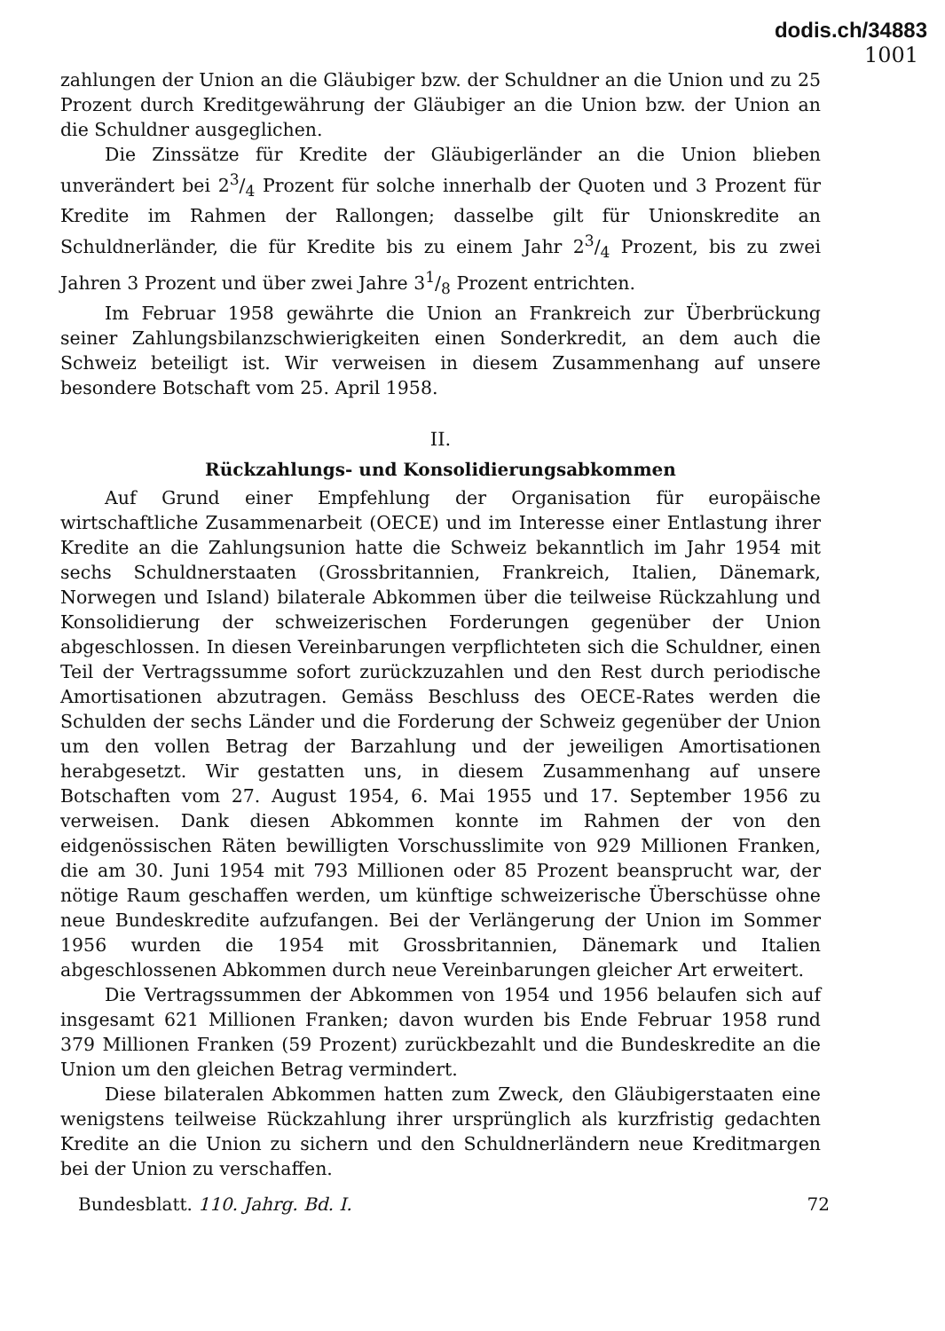dodis.ch/34883
1001
zahlungen der Union an die Gläubiger bzw. der Schuldner an die Union und zu 25 Prozent durch Kreditgewährung der Gläubiger an die Union bzw. der Union an die Schuldner ausgeglichen.
Die Zinssätze für Kredite der Gläubigerländer an die Union blieben unverändert bei 23/4 Prozent für solche innerhalb der Quoten und 3 Prozent für Kredite im Rahmen der Rallongen; dasselbe gilt für Unionskredite an Schuldnerländer, die für Kredite bis zu einem Jahr 23/4 Prozent, bis zu zwei Jahren 3 Prozent und über zwei Jahre 31/8 Prozent entrichten.
Im Februar 1958 gewährte die Union an Frankreich zur Überbrückung seiner Zahlungsbilanzschwierigkeiten einen Sonderkredit, an dem auch die Schweiz beteiligt ist. Wir verweisen in diesem Zusammenhang auf unsere besondere Botschaft vom 25. April 1958.
II.
Rückzahlungs- und Konsolidierungsabkommen
Auf Grund einer Empfehlung der Organisation für europäische wirtschaftliche Zusammenarbeit (OECE) und im Interesse einer Entlastung ihrer Kredite an die Zahlungsunion hatte die Schweiz bekanntlich im Jahr 1954 mit sechs Schuldnerstaaten (Grossbritannien, Frankreich, Italien, Dänemark, Norwegen und Island) bilaterale Abkommen über die teilweise Rückzahlung und Konsolidierung der schweizerischen Forderungen gegenüber der Union abgeschlossen. In diesen Vereinbarungen verpflichteten sich die Schuldner, einen Teil der Vertragssumme sofort zurückzuzahlen und den Rest durch periodische Amortisationen abzutragen. Gemäss Beschluss des OECE-Rates werden die Schulden der sechs Länder und die Forderung der Schweiz gegenüber der Union um den vollen Betrag der Barzahlung und der jeweiligen Amortisationen herabgesetzt. Wir gestatten uns, in diesem Zusammenhang auf unsere Botschaften vom 27. August 1954, 6. Mai 1955 und 17. September 1956 zu verweisen. Dank diesen Abkommen konnte im Rahmen der von den eidgenössischen Räten bewilligten Vorschusslimite von 929 Millionen Franken, die am 30. Juni 1954 mit 793 Millionen oder 85 Prozent beansprucht war, der nötige Raum geschaffen werden, um künftige schweizerische Überschüsse ohne neue Bundeskredite aufzufangen. Bei der Verlängerung der Union im Sommer 1956 wurden die 1954 mit Grossbritannien, Dänemark und Italien abgeschlossenen Abkommen durch neue Vereinbarungen gleicher Art erweitert.
Die Vertragssummen der Abkommen von 1954 und 1956 belaufen sich auf insgesamt 621 Millionen Franken; davon wurden bis Ende Februar 1958 rund 379 Millionen Franken (59 Prozent) zurückbezahlt und die Bundeskredite an die Union um den gleichen Betrag vermindert.
Diese bilateralen Abkommen hatten zum Zweck, den Gläubigerstaaten eine wenigstens teilweise Rückzahlung ihrer ursprünglich als kurzfristig gedachten Kredite an die Union zu sichern und den Schuldnerländern neue Kreditmargen bei der Union zu verschaffen.
Bundesblatt. 110. Jahrg. Bd. I. 72